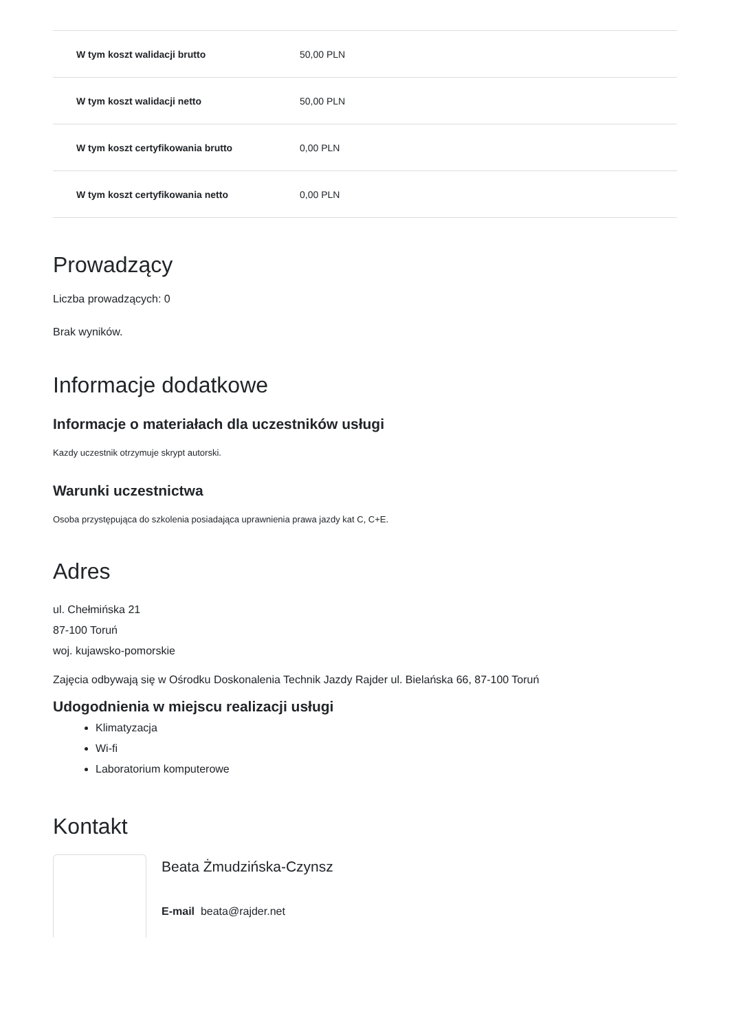| W tym koszt walidacji brutto | 50,00 PLN |
| W tym koszt walidacji netto | 50,00 PLN |
| W tym koszt certyfikowania brutto | 0,00 PLN |
| W tym koszt certyfikowania netto | 0,00 PLN |
Prowadzący
Liczba prowadzących: 0
Brak wyników.
Informacje dodatkowe
Informacje o materiałach dla uczestników usługi
Kazdy uczestnik otrzymuje skrypt autorski.
Warunki uczestnictwa
Osoba przystępująca do szkolenia posiadająca uprawnienia prawa jazdy kat C, C+E.
Adres
ul. Chełmińska 21
87-100 Toruń
woj. kujawsko-pomorskie
Zajęcia odbywają się w Ośrodku Doskonalenia Technik Jazdy Rajder ul. Bielańska 66, 87-100 Toruń
Udogodnienia w miejscu realizacji usługi
Klimatyzacja
Wi-fi
Laboratorium komputerowe
Kontakt
Beata Żmudzińska-Czynsz
E-mail beata@rajder.net